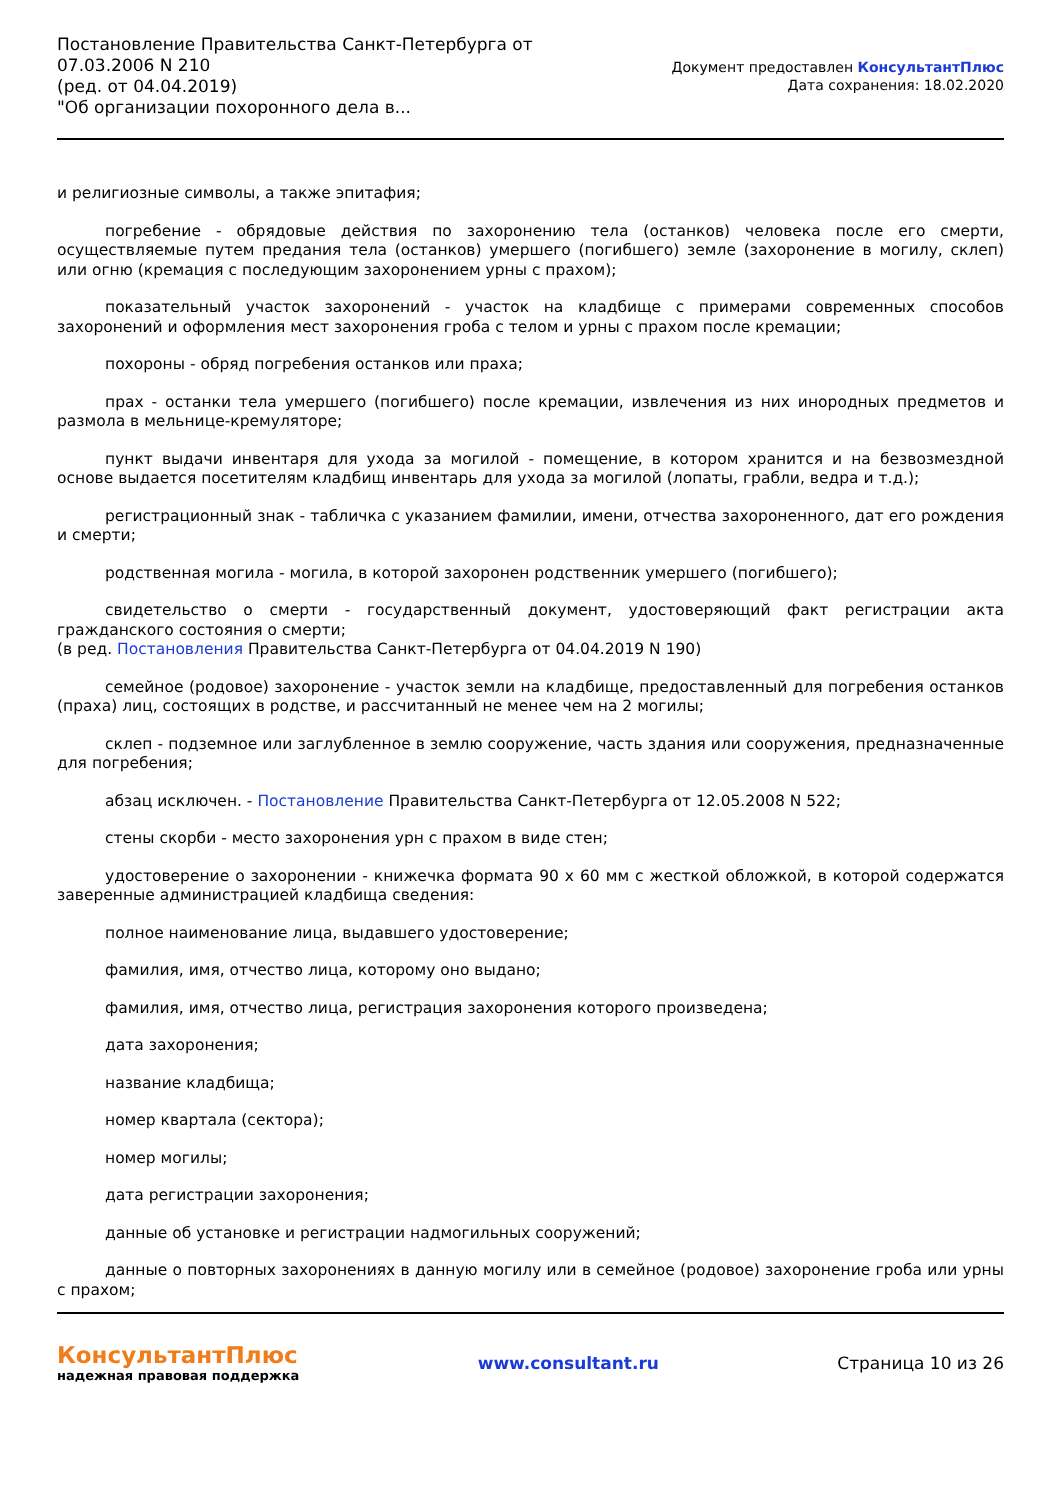Постановление Правительства Санкт-Петербурга от
07.03.2006 N 210
(ред. от 04.04.2019)
"Об организации похоронного дела в...
Документ предоставлен КонсультантПлюс
Дата сохранения: 18.02.2020
и религиозные символы, а также эпитафия;
погребение - обрядовые действия по захоронению тела (останков) человека после его смерти, осуществляемые путем предания тела (останков) умершего (погибшего) земле (захоронение в могилу, склеп) или огню (кремация с последующим захоронением урны с прахом);
показательный участок захоронений - участок на кладбище с примерами современных способов захоронений и оформления мест захоронения гроба с телом и урны с прахом после кремации;
похороны - обряд погребения останков или праха;
прах - останки тела умершего (погибшего) после кремации, извлечения из них инородных предметов и размола в мельнице-кремуляторе;
пункт выдачи инвентаря для ухода за могилой - помещение, в котором хранится и на безвозмездной основе выдается посетителям кладбищ инвентарь для ухода за могилой (лопаты, грабли, ведра и т.д.);
регистрационный знак - табличка с указанием фамилии, имени, отчества захороненного, дат его рождения и смерти;
родственная могила - могила, в которой захоронен родственник умершего (погибшего);
свидетельство о смерти - государственный документ, удостоверяющий факт регистрации акта гражданского состояния о смерти;
(в ред. Постановления Правительства Санкт-Петербурга от 04.04.2019 N 190)
семейное (родовое) захоронение - участок земли на кладбище, предоставленный для погребения останков (праха) лиц, состоящих в родстве, и рассчитанный не менее чем на 2 могилы;
склеп - подземное или заглубленное в землю сооружение, часть здания или сооружения, предназначенные для погребения;
абзац исключен. - Постановление Правительства Санкт-Петербурга от 12.05.2008 N 522;
стены скорби - место захоронения урн с прахом в виде стен;
удостоверение о захоронении - книжечка формата 90 x 60 мм с жесткой обложкой, в которой содержатся заверенные администрацией кладбища сведения:
полное наименование лица, выдавшего удостоверение;
фамилия, имя, отчество лица, которому оно выдано;
фамилия, имя, отчество лица, регистрация захоронения которого произведена;
дата захоронения;
название кладбища;
номер квартала (сектора);
номер могилы;
дата регистрации захоронения;
данные об установке и регистрации надмогильных сооружений;
данные о повторных захоронениях в данную могилу или в семейное (родовое) захоронение гроба или урны с прахом;
КонсультантПлюс
надежная правовая поддержка
www.consultant.ru Страница 10 из 26